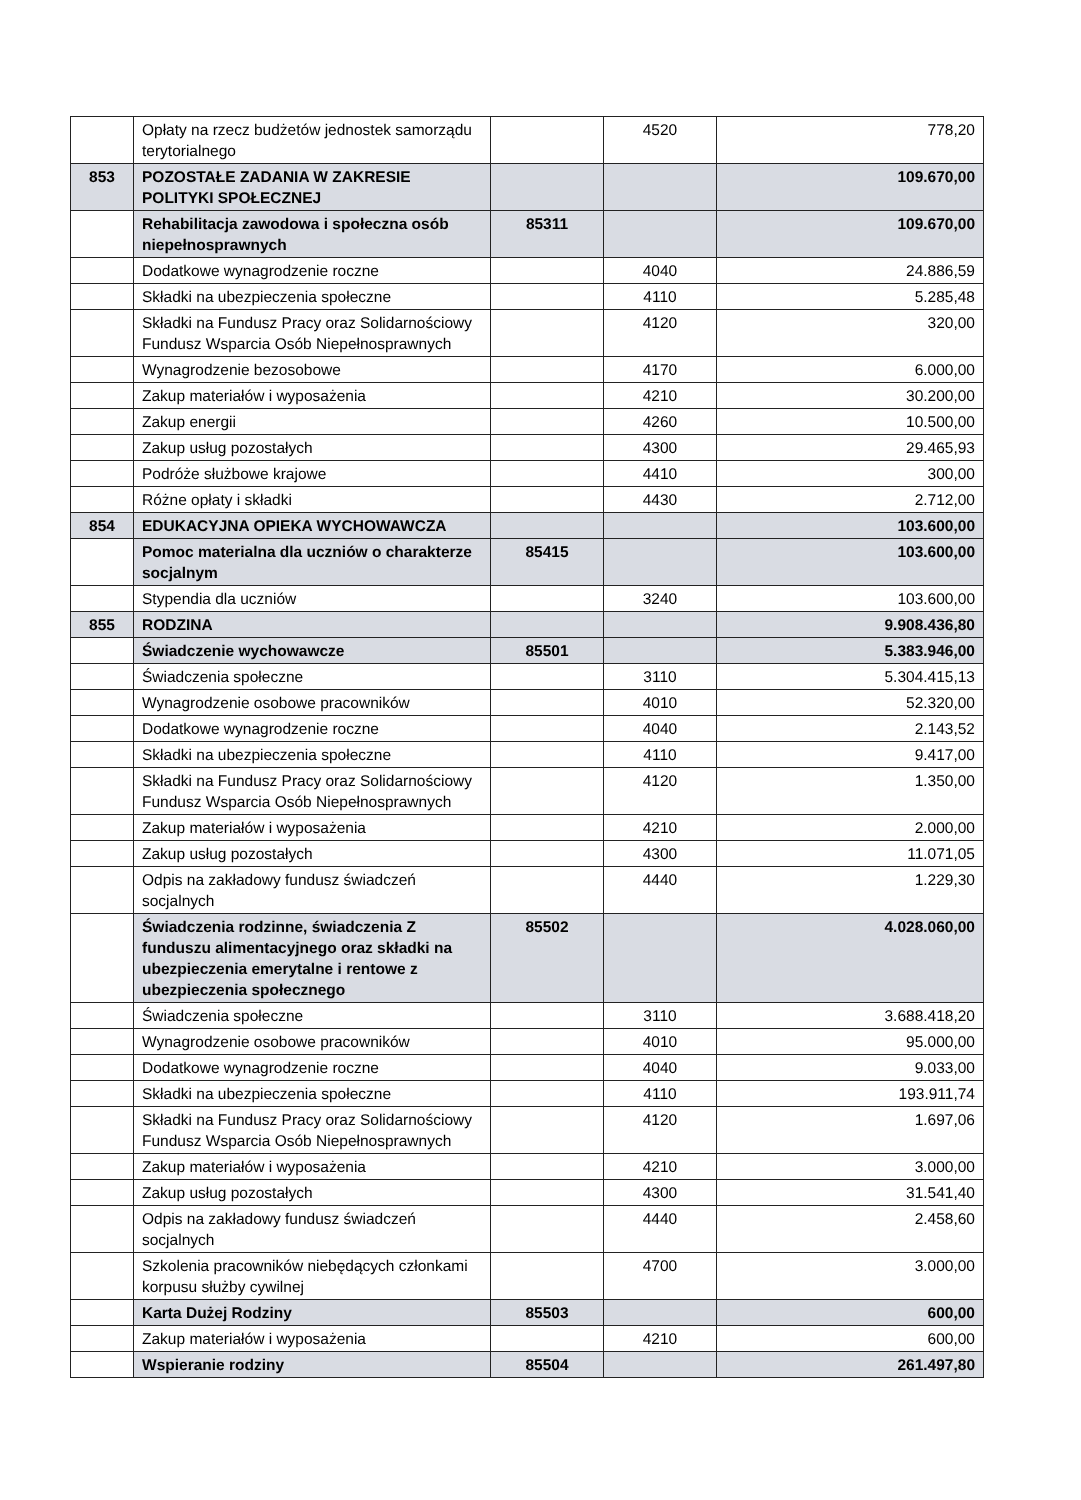| | Opłaty na rzecz budżetów jednostek samorządu terytorialnego | | 4520 | 778,20 |
| 853 | POZOSTAŁE ZADANIA W ZAKRESIE POLITYKI SPOŁECZNEJ | | | 109.670,00 |
| | Rehabilitacja zawodowa i społeczna osób niepełnosprawnych | 85311 | | 109.670,00 |
| | Dodatkowe wynagrodzenie roczne | | 4040 | 24.886,59 |
| | Składki na ubezpieczenia społeczne | | 4110 | 5.285,48 |
| | Składki na Fundusz Pracy oraz Solidarnościowy Fundusz Wsparcia Osób Niepełnosprawnych | | 4120 | 320,00 |
| | Wynagrodzenie bezosobowe | | 4170 | 6.000,00 |
| | Zakup materiałów i wyposażenia | | 4210 | 30.200,00 |
| | Zakup energii | | 4260 | 10.500,00 |
| | Zakup usług pozostałych | | 4300 | 29.465,93 |
| | Podróże służbowe krajowe | | 4410 | 300,00 |
| | Różne opłaty i składki | | 4430 | 2.712,00 |
| 854 | EDUKACYJNA OPIEKA WYCHOWAWCZA | | | 103.600,00 |
| | Pomoc materialna dla uczniów o charakterze socjalnym | 85415 | | 103.600,00 |
| | Stypendia dla uczniów | | 3240 | 103.600,00 |
| 855 | RODZINA | | | 9.908.436,80 |
| | Świadczenie wychowawcze | 85501 | | 5.383.946,00 |
| | Świadczenia społeczne | | 3110 | 5.304.415,13 |
| | Wynagrodzenie osobowe pracowników | | 4010 | 52.320,00 |
| | Dodatkowe wynagrodzenie roczne | | 4040 | 2.143,52 |
| | Składki na ubezpieczenia społeczne | | 4110 | 9.417,00 |
| | Składki na Fundusz Pracy oraz Solidarnościowy Fundusz Wsparcia Osób Niepełnosprawnych | | 4120 | 1.350,00 |
| | Zakup materiałów i wyposażenia | | 4210 | 2.000,00 |
| | Zakup usług pozostałych | | 4300 | 11.071,05 |
| | Odpis na zakładowy fundusz świadczeń socjalnych | | 4440 | 1.229,30 |
| | Świadczenia rodzinne, świadczenia Z funduszu alimentacyjnego oraz składki na ubezpieczenia emerytalne i rentowe z ubezpieczenia społecznego | 85502 | | 4.028.060,00 |
| | Świadczenia społeczne | | 3110 | 3.688.418,20 |
| | Wynagrodzenie osobowe pracowników | | 4010 | 95.000,00 |
| | Dodatkowe wynagrodzenie roczne | | 4040 | 9.033,00 |
| | Składki na ubezpieczenia społeczne | | 4110 | 193.911,74 |
| | Składki na Fundusz Pracy oraz Solidarnościowy Fundusz Wsparcia Osób Niepełnosprawnych | | 4120 | 1.697,06 |
| | Zakup materiałów i wyposażenia | | 4210 | 3.000,00 |
| | Zakup usług pozostałych | | 4300 | 31.541,40 |
| | Odpis na zakładowy fundusz świadczeń socjalnych | | 4440 | 2.458,60 |
| | Szkolenia pracowników niebędących członkami korpusu służby cywilnej | | 4700 | 3.000,00 |
| | Karta Dużej Rodziny | 85503 | | 600,00 |
| | Zakup materiałów i wyposażenia | | 4210 | 600,00 |
| | Wspieranie rodziny | 85504 | | 261.497,80 |